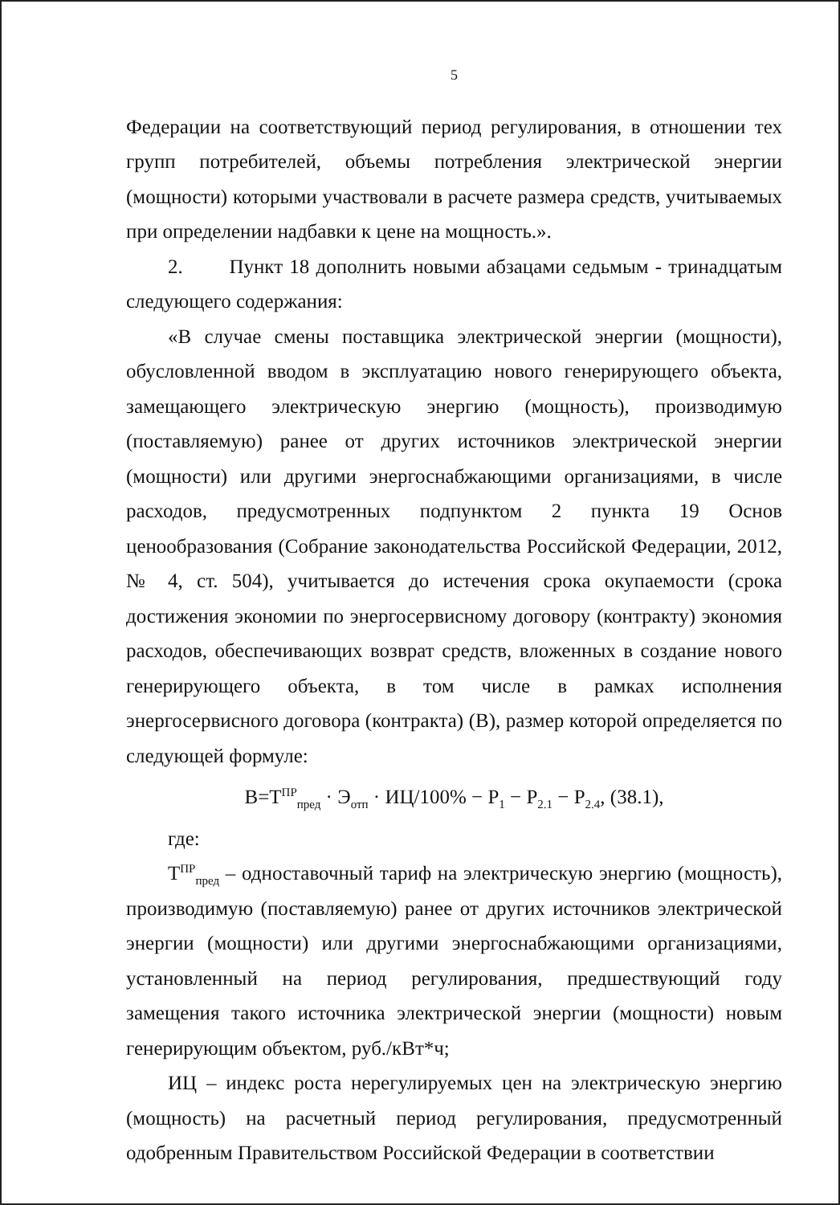5
Федерации на соответствующий период регулирования, в отношении тех групп потребителей, объемы потребления электрической энергии (мощности) которыми участвовали в расчете размера средств, учитываемых при определении надбавки к цене на мощность.».
2. Пункт 18 дополнить новыми абзацами седьмым - тринадцатым следующего содержания:
«В случае смены поставщика электрической энергии (мощности), обусловленной вводом в эксплуатацию нового генерирующего объекта, замещающего электрическую энергию (мощность), производимую (поставляемую) ранее от других источников электрической энергии (мощности) или другими энергоснабжающими организациями, в числе расходов, предусмотренных подпунктом 2 пункта 19 Основ ценообразования (Собрание законодательства Российской Федерации, 2012, № 4, ст. 504), учитывается до истечения срока окупаемости (срока достижения экономии по энергосервисному договору (контракту) экономия расходов, обеспечивающих возврат средств, вложенных в создание нового генерирующего объекта, в том числе в рамках исполнения энергосервисного договора (контракта) (В), размер которой определяется по следующей формуле:
В=Т<sup>ПР</sup><sub>пред</sub> · Э<sub>отп</sub> · ИЦ/100% − Р<sub>1</sub> − Р<sub>2.1</sub> − Р<sub>2.4</sub>, (38.1),
где:
Т<sup>ПР</sup><sub>пред</sub> – одноставочный тариф на электрическую энергию (мощность), производимую (поставляемую) ранее от других источников электрической энергии (мощности) или другими энергоснабжающими организациями, установленный на период регулирования, предшествующий году замещения такого источника электрической энергии (мощности) новым генерирующим объектом, руб./кВт*ч;
ИЦ – индекс роста нерегулируемых цен на электрическую энергию (мощность) на расчетный период регулирования, предусмотренный одобренным Правительством Российской Федерации в соответствии